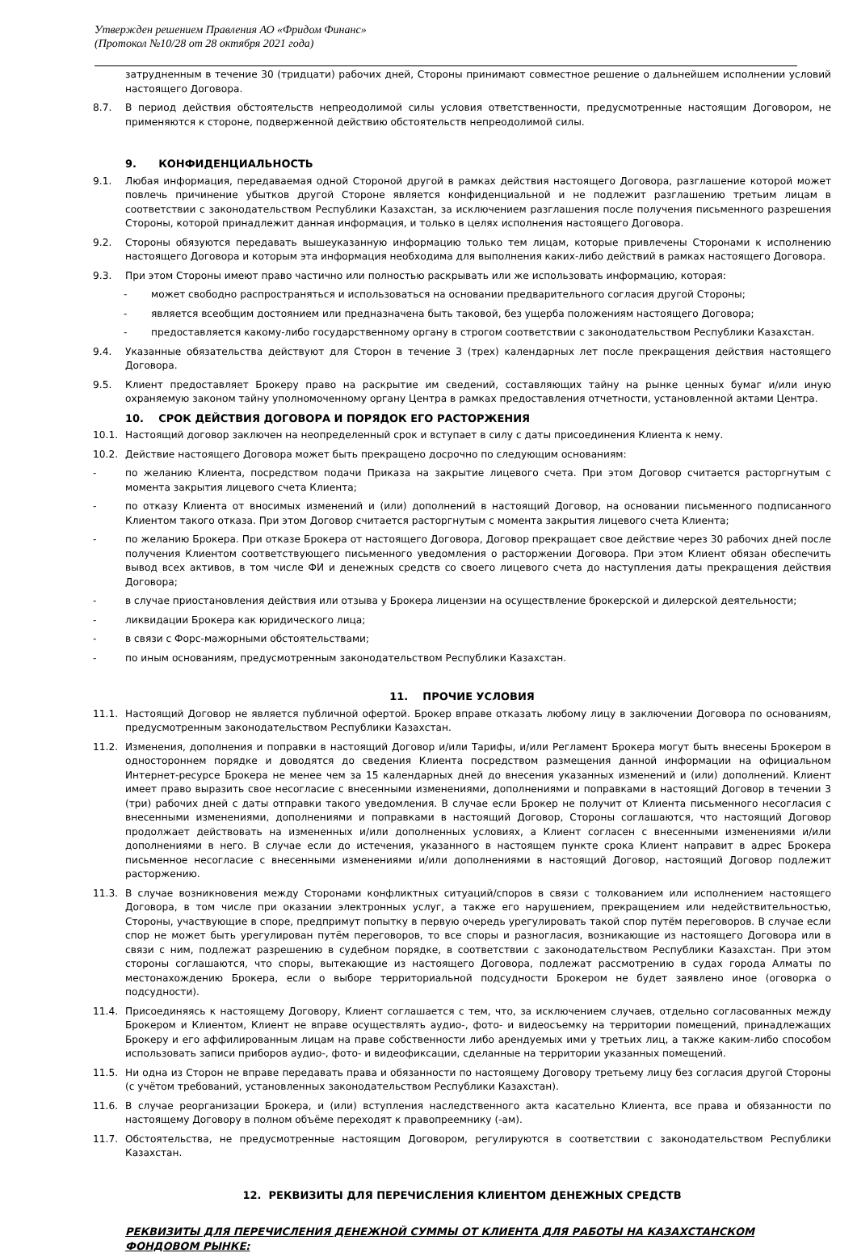Утвержден решением Правления АО «Фридом Финанс»
(Протокол №10/28 от 28 октября 2021 года)
затрудненным в течение 30 (тридцати) рабочих дней, Стороны принимают совместное решение о дальнейшем исполнении условий настоящего Договора.
8.7. В период действия обстоятельств непреодолимой силы условия ответственности, предусмотренные настоящим Договором, не применяются к стороне, подверженной действию обстоятельств непреодолимой силы.
9. КОНФИДЕНЦИАЛЬНОСТЬ
9.1. Любая информация, передаваемая одной Стороной другой в рамках действия настоящего Договора, разглашение которой может повлечь причинение убытков другой Стороне является конфиденциальной и не подлежит разглашению третьим лицам в соответствии с законодательством Республики Казахстан, за исключением разглашения после получения письменного разрешения Стороны, которой принадлежит данная информация, и только в целях исполнения настоящего Договора.
9.2. Стороны обязуются передавать вышеуказанную информацию только тем лицам, которые привлечены Сторонами к исполнению настоящего Договора и которым эта информация необходима для выполнения каких-либо действий в рамках настоящего Договора.
9.3. При этом Стороны имеют право частично или полностью раскрывать или же использовать информацию, которая:
- может свободно распространяться и использоваться на основании предварительного согласия другой Стороны;
- является всеобщим достоянием или предназначена быть таковой, без ущерба положениям настоящего Договора;
- предоставляется какому-либо государственному органу в строгом соответствии с законодательством Республики Казахстан.
9.4. Указанные обязательства действуют для Сторон в течение 3 (трех) календарных лет после прекращения действия настоящего Договора.
9.5. Клиент предоставляет Брокеру право на раскрытие им сведений, составляющих тайну на рынке ценных бумаг и/или иную охраняемую законом тайну уполномоченному органу Центра в рамках предоставления отчетности, установленной актами Центра.
10. СРОК ДЕЙСТВИЯ ДОГОВОРА И ПОРЯДОК ЕГО РАСТОРЖЕНИЯ
10.1. Настоящий договор заключен на неопределенный срок и вступает в силу с даты присоединения Клиента к нему.
10.2. Действие настоящего Договора может быть прекращено досрочно по следующим основаниям:
- по желанию Клиента, посредством подачи Приказа на закрытие лицевого счета. При этом Договор считается расторгнутым с момента закрытия лицевого счета Клиента;
- по отказу Клиента от вносимых изменений и (или) дополнений в настоящий Договор, на основании письменного подписанного Клиентом такого отказа. При этом Договор считается расторгнутым с момента закрытия лицевого счета Клиента;
- по желанию Брокера. При отказе Брокера от настоящего Договора, Договор прекращает свое действие через 30 рабочих дней после получения Клиентом соответствующего письменного уведомления о расторжении Договора. При этом Клиент обязан обеспечить вывод всех активов, в том числе ФИ и денежных средств со своего лицевого счета до наступления даты прекращения действия Договора;
- в случае приостановления действия или отзыва у Брокера лицензии на осуществление брокерской и дилерской деятельности;
- ликвидации Брокера как юридического лица;
- в связи с Форс-мажорными обстоятельствами;
- по иным основаниям, предусмотренным законодательством Республики Казахстан.
11. ПРОЧИЕ УСЛОВИЯ
11.1. Настоящий Договор не является публичной офертой. Брокер вправе отказать любому лицу в заключении Договора по основаниям, предусмотренным законодательством Республики Казахстан.
11.2. Изменения, дополнения и поправки в настоящий Договор и/или Тарифы, и/или Регламент Брокера могут быть внесены Брокером в одностороннем порядке и доводятся до сведения Клиента посредством размещения данной информации на официальном Интернет-ресурсе Брокера не менее чем за 15 календарных дней до внесения указанных изменений и (или) дополнений. Клиент имеет право выразить свое несогласие с внесенными изменениями, дополнениями и поправками в настоящий Договор в течении 3 (три) рабочих дней с даты отправки такого уведомления. В случае если Брокер не получит от Клиента письменного несогласия с внесенными изменениями, дополнениями и поправками в настоящий Договор, Стороны соглашаются, что настоящий Договор продолжает действовать на измененных и/или дополненных условиях, а Клиент согласен с внесенными изменениями и/или дополнениями в него. В случае если до истечения, указанного в настоящем пункте срока Клиент направит в адрес Брокера письменное несогласие с внесенными изменениями и/или дополнениями в настоящий Договор, настоящий Договор подлежит расторжению.
11.3. В случае возникновения между Сторонами конфликтных ситуаций/споров в связи с толкованием или исполнением настоящего Договора, в том числе при оказании электронных услуг, а также его нарушением, прекращением или недействительностью, Стороны, участвующие в споре, предпримут попытку в первую очередь урегулировать такой спор путём переговоров. В случае если спор не может быть урегулирован путём переговоров, то все споры и разногласия, возникающие из настоящего Договора или в связи с ним, подлежат разрешению в судебном порядке, в соответствии с законодательством Республики Казахстан. При этом стороны соглашаются, что споры, вытекающие из настоящего Договора, подлежат рассмотрению в судах города Алматы по местонахождению Брокера, если о выборе территориальной подсудности Брокером не будет заявлено иное (оговорка о подсудности).
11.4. Присоединяясь к настоящему Договору, Клиент соглашается с тем, что, за исключением случаев, отдельно согласованных между Брокером и Клиентом, Клиент не вправе осуществлять аудио-, фото- и видеосъемку на территории помещений, принадлежащих Брокеру и его аффилированным лицам на праве собственности либо арендуемых ими у третьих лиц, а также каким-либо способом использовать записи приборов аудио-, фото- и видеофиксации, сделанные на территории указанных помещений.
11.5. Ни одна из Сторон не вправе передавать права и обязанности по настоящему Договору третьему лицу без согласия другой Стороны (с учётом требований, установленных законодательством Республики Казахстан).
11.6. В случае реорганизации Брокера, и (или) вступления наследственного акта касательно Клиента, все права и обязанности по настоящему Договору в полном объёме переходят к правопреемнику (-ам).
11.7. Обстоятельства, не предусмотренные настоящим Договором, регулируются в соответствии с законодательством Республики Казахстан.
12. РЕКВИЗИТЫ ДЛЯ ПЕРЕЧИСЛЕНИЯ КЛИЕНТОМ ДЕНЕЖНЫХ СРЕДСТВ
РЕКВИЗИТЫ ДЛЯ ПЕРЕЧИСЛЕНИЯ ДЕНЕЖНОЙ СУММЫ ОТ КЛИЕНТА ДЛЯ РАБОТЫ НА КАЗАХСТАНСКОМ ФОНДОВОМ РЫНКЕ: